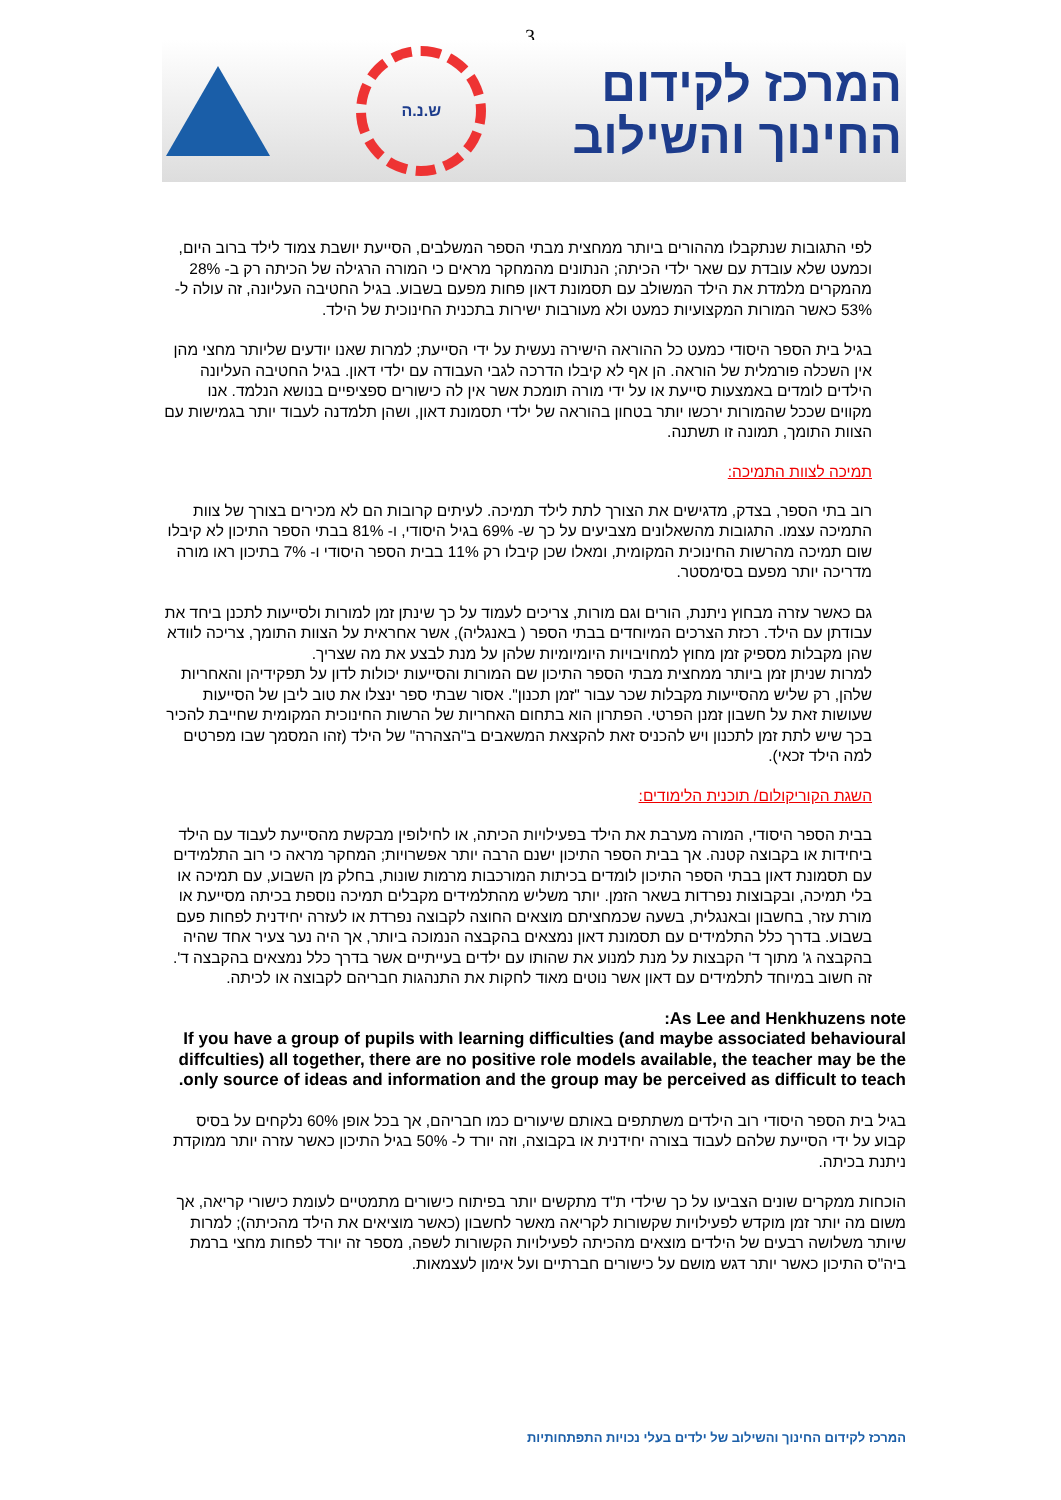3
ש.נ.ה
המרכז לקידום
החינוך והשילוב
לפי התגובות שנתקבלו מההורים ביותר ממחצית מבתי הספר המשלבים, הסייעת יושבת צמוד לילד ברוב היום, וכמעט שלא עובדת עם שאר ילדי הכיתה; הנתונים מהמחקר מראים כי המורה הרגילה של הכיתה רק ב- 28% מהמקרים מלמדת את הילד המשולב עם תסמונת דאון פחות מפעם בשבוע. בגיל החטיבה העליונה, זה עולה ל- 53% כאשר המורות המקצועיות כמעט ולא מעורבות ישירות בתכנית החינוכית של הילד.
בגיל בית הספר היסודי כמעט כל ההוראה הישירה נעשית על ידי הסייעת; למרות שאנו יודעים שליותר מחצי מהן אין השכלה פורמלית של הוראה. הן אף לא קיבלו הדרכה לגבי העבודה עם ילדי דאון. בגיל החטיבה העליונה הילדים לומדים באמצעות סייעת או על ידי מורה תומכת אשר אין לה כישורים ספציפיים בנושא הנלמד. אנו מקווים שככל שהמורות ירכשו יותר בטחון בהוראה של ילדי תסמונת דאון, ושהן תלמדנה לעבוד יותר בגמישות עם הצוות התומך, תמונה זו תשתנה.
תמיכה לצוות התמיכה:
רוב בתי הספר, בצדק, מדגישים את הצורך לתת לילד תמיכה. לעיתים קרובות הם לא מכירים בצורך של צוות התמיכה עצמו. התגובות מהשאלונים מצביעים על כך ש- 69% בגיל היסודי, ו- 81% בבתי הספר התיכון לא קיבלו שום תמיכה מהרשות החינוכית המקומית, ומאלו שכן קיבלו רק 11% בבית הספר היסודי ו- 7% בתיכון ראו מורה מדריכה יותר מפעם בסימסטר.
גם כאשר עזרה מבחוץ ניתנת, הורים וגם מורות, צריכים לעמוד על כך שינתן זמן למורות ולסייעות לתכנן ביחד את עבודתן עם הילד. רכזת הצרכים המיוחדים בבתי הספר ( באנגליה), אשר אחראית על הצוות התומך, צריכה לוודא שהן מקבלות מספיק זמן מחוץ למחויבויות היומיומיות שלהן על מנת לבצע את מה שצריך.
למרות שניתן זמן ביותר ממחצית מבתי הספר התיכון שם המורות והסייעות יכולות לדון על תפקידיהן והאחריות שלהן, רק שליש מהסייעות מקבלות שכר עבור "זמן תכנון". אסור שבתי ספר ינצלו את טוב ליבן של הסייעות שעושות זאת על חשבון זמנן הפרטי. הפתרון הוא בתחום האחריות של הרשות החינוכית המקומית שחייבת להכיר בכך שיש לתת זמן לתכנון ויש להכניס זאת להקצאת המשאבים ב"הצהרה" של הילד (זהו המסמך שבו מפרטים למה הילד זכאי).
השגת הקוריקולום/ תוכנית הלימודים:
בבית הספר היסודי, המורה מערבת את הילד בפעילויות הכיתה, או לחילופין מבקשת מהסייעת לעבוד עם הילד ביחידות או בקבוצה קטנה. אך בבית הספר התיכון ישנם הרבה יותר אפשרויות; המחקר מראה כי רוב התלמידים עם תסמונת דאון בבתי הספר התיכון לומדים בכיתות המורכבות מרמות שונות, בחלק מן השבוע, עם תמיכה או בלי תמיכה, ובקבוצות נפרדות בשאר הזמן. יותר משליש מהתלמידים מקבלים תמיכה נוספת בכיתה מסייעת או מורת עזר, בחשבון ובאנגלית, בשעה שכמחציתם מוצאים החוצה לקבוצה נפרדת או לעזרה יחידנית לפחות פעם בשבוע. בדרך כלל התלמידים עם תסמונת דאון נמצאים בהקבצה הנמוכה ביותר, אך היה נער צעיר אחד שהיה בהקבצה ג' מתוך ד' הקבצות על מנת למנוע את שהותו עם ילדים בעייתיים אשר בדרך כלל נמצאים בהקבצה ד'. זה חשוב במיוחד לתלמידים עם דאון אשר נוטים מאוד לחקות את התנהגות חבריהם לקבוצה או לכיתה.
As Lee and Henkhuzens note:
If you have a group of pupils with learning difficulties (and maybe associated behavioural diffculties) all together, there are no positive role models available, the teacher may be the only source of ideas and information and the group may be perceived as difficult to teach.
בגיל בית הספר היסודי רוב הילדים משתתפים באותם שיעורים כמו חבריהם, אך בכל אופן 60% נלקחים על בסיס קבוע על ידי הסייעת שלהם לעבוד בצורה יחידנית או בקבוצה, וזה יורד ל- 50% בגיל התיכון כאשר עזרה יותר ממוקדת ניתנת בכיתה.
הוכחות ממקרים שונים הצביעו על כך שילדי ת"ד מתקשים יותר בפיתוח כישורים מתמטיים לעומת כישורי קריאה, אך משום מה יותר זמן מוקדש לפעילויות שקשורות לקריאה מאשר לחשבון (כאשר מוציאים את הילד מהכיתה); למרות שיותר משלושה רבעים של הילדים מוצאים מהכיתה לפעילויות הקשורות לשפה, מספר זה יורד לפחות מחצי ברמת ביה"ס התיכון כאשר יותר דגש מושם על כישורים חברתיים ועל אימון לעצמאות.
המרכז לקידום החינוך והשילוב של ילדים בעלי נכויות התפתחותיות